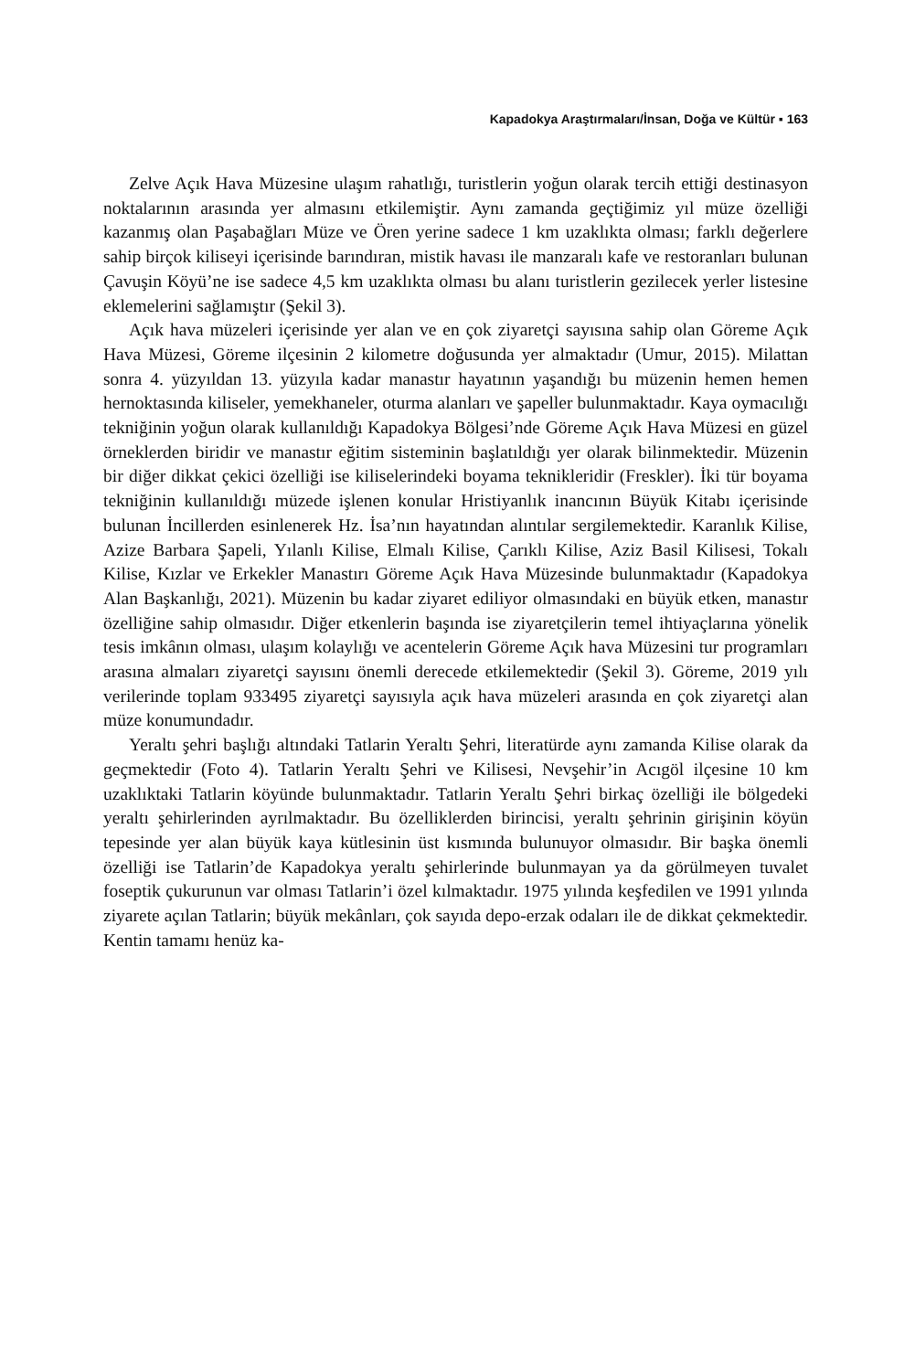Kapadokya Araştırmaları/İnsan, Doğa ve Kültür ▪ 163
Zelve Açık Hava Müzesine ulaşım rahatlığı, turistlerin yoğun olarak tercih ettiği destinasyon noktalarının arasında yer almasını etkilemiştir. Aynı zamanda geçtiğimiz yıl müze özelliği kazanmış olan Paşabağları Müze ve Ören yerine sadece 1 km uzaklıkta olması; farklı değerlere sahip birçok kiliseyi içerisinde barındıran, mistik havası ile manzaralı kafe ve restoranları bulunan Çavuşin Köyü’ne ise sadece 4,5 km uzaklıkta olması bu alanı turistlerin gezilecek yerler listesine eklemelerini sağlamıştır (Şekil 3).
Açık hava müzeleri içerisinde yer alan ve en çok ziyaretçi sayısına sahip olan Göreme Açık Hava Müzesi, Göreme ilçesinin 2 kilometre doğusunda yer almaktadır (Umur, 2015). Milattan sonra 4. yüzyıldan 13. yüzyıla kadar manastır hayatının yaşandığı bu müzenin hemen hemen hernoktasında kiliseler, yemekhaneler, oturma alanları ve şapeller bulunmaktadır. Kaya oymacılığı tekniğinin yoğun olarak kullanıldığı Kapadokya Bölgesi’nde Göreme Açık Hava Müzesi en güzel örneklerden biridir ve manastır eğitim sisteminin başlatıldığı yer olarak bilinmektedir. Müzenin bir diğer dikkat çekici özelliği ise kiliselerindeki boyama teknikleridir (Freskler). İki tür boyama tekniğinin kullanıldığı müzede işlenen konular Hristiyanlık inancının Büyük Kitabı içerisinde bulunan İncillerden esinlenerek Hz. İsa’nın hayatından alıntılar sergilemektedir. Karanlık Kilise, Azize Barbara Şapeli, Yılanlı Kilise, Elmalı Kilise, Çarıklı Kilise, Aziz Basil Kilisesi, Tokalı Kilise, Kızlar ve Erkekler Manastırı Göreme Açık Hava Müzesinde bulunmaktadır (Kapadokya Alan Başkanlığı, 2021). Müzenin bu kadar ziyaret ediliyor olmasındaki en büyük etken, manastır özelliğine sahip olmasıdır. Diğer etkenlerin başında ise ziyaretçilerin temel ihtiyaçlarına yönelik tesis imkânın olması, ulaşım kolaylığı ve acentelerin Göreme Açık hava Müzesini tur programları arasına almaları ziyaretçi sayısını önemli derecede etkilemektedir (Şekil 3). Göreme, 2019 yılı verilerinde toplam 933495 ziyaretçi sayısıyla açık hava müzeleri arasında en çok ziyaretçi alan müze konumundadır.
Yeraltı şehri başlığı altındaki Tatlarin Yeraltı Şehri, literatürde aynı zamanda Kilise olarak da geçmektedir (Foto 4). Tatlarin Yeraltı Şehri ve Kilisesi, Nevşehir’in Acıgöl ilçesine 10 km uzaklıktaki Tatlarin köyünde bulunmaktadır. Tatlarin Yeraltı Şehri birkaç özelliği ile bölgedeki yeraltı şehirlerinden ayrılmaktadır. Bu özelliklerden birincisi, yeraltı şehrinin girişinin köyün tepesinde yer alan büyük kaya kütlesinin üst kısmında bulunuyor olmasıdır. Bir başka önemli özelliği ise Tatlarin’de Kapadokya yeraltı şehirlerinde bulunmayan ya da görülmeyen tuvalet foseptik çukurunun var olması Tatlarin’i özel kılmaktadır. 1975 yılında keşfedilen ve 1991 yılında ziyarete açılan Tatlarin; büyük mekânları, çok sayıda depo-erzak odaları ile de dikkat çekmektedir. Kentin tamamı henüz ka-